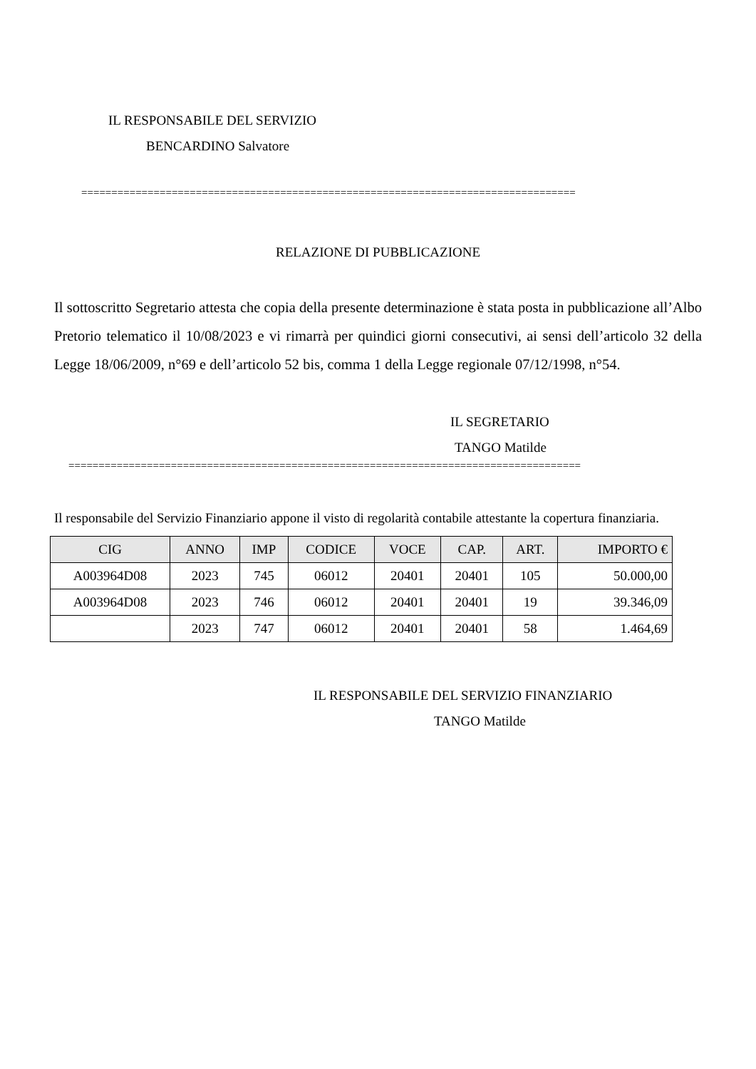IL RESPONSABILE DEL SERVIZIO
BENCARDINO Salvatore
==================================================================================
RELAZIONE DI PUBBLICAZIONE
Il sottoscritto Segretario attesta che copia della presente determinazione è stata posta in pubblicazione all’Albo Pretorio telematico il 10/08/2023 e vi rimarrà per quindici giorni consecutivi, ai sensi dell’articolo 32 della Legge 18/06/2009, n°69 e dell’articolo 52 bis, comma 1 della Legge regionale 07/12/1998, n°54.
IL SEGRETARIO
TANGO Matilde
=====================================================================================
Il responsabile del Servizio Finanziario appone il visto di regolarità contabile attestante la copertura finanziaria.
| CIG | ANNO | IMP | CODICE | VOCE | CAP. | ART. | IMPORTO € |
| --- | --- | --- | --- | --- | --- | --- | --- |
| A003964D08 | 2023 | 745 | 06012 | 20401 | 20401 | 105 | 50.000,00 |
| A003964D08 | 2023 | 746 | 06012 | 20401 | 20401 | 19 | 39.346,09 |
| | 2023 | 747 | 06012 | 20401 | 20401 | 58 | 1.464,69 |
IL RESPONSABILE DEL SERVIZIO FINANZIARIO
TANGO Matilde